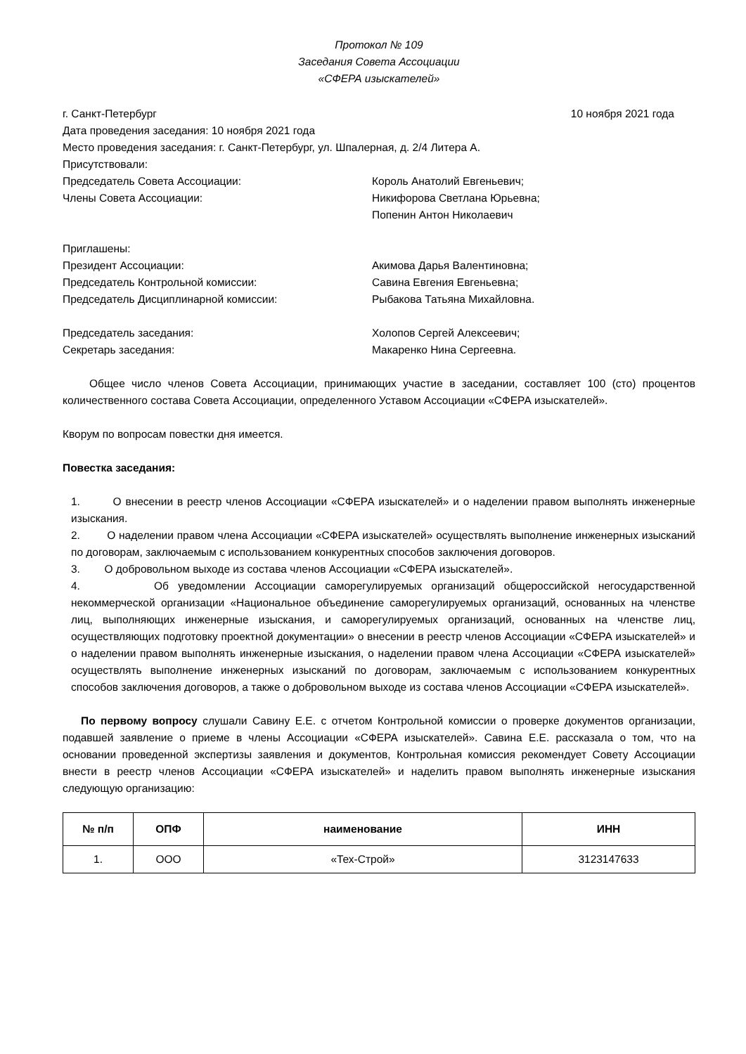Протокол № 109
Заседания Совета Ассоциации
«СФЕРА изыскателей»
г. Санкт-Петербург 10 ноября 2021 года
Дата проведения заседания: 10 ноября 2021 года
Место проведения заседания: г. Санкт-Петербург, ул. Шпалерная, д. 2/4 Литера А.
Присутствовали:
Председатель Совета Ассоциации: Король Анатолий Евгеньевич;
Члены Совета Ассоциации: Никифорова Светлана Юрьевна;
Попенин Антон Николаевич
Приглашены:
Президент Ассоциации: Акимова Дарья Валентиновна;
Председатель Контрольной комиссии: Савина Евгения Евгеньевна;
Председатель Дисциплинарной комиссии: Рыбакова Татьяна Михайловна.
Председатель заседания: Холопов Сергей Алексеевич;
Секретарь заседания: Макаренко Нина Сергеевна.
Общее число членов Совета Ассоциации, принимающих участие в заседании, составляет 100 (сто) процентов количественного состава Совета Ассоциации, определенного Уставом Ассоциации «СФЕРА изыскателей».
Кворум по вопросам повестки дня имеется.
Повестка заседания:
1. О внесении в реестр членов Ассоциации «СФЕРА изыскателей» и о наделении правом выполнять инженерные изыскания.
2. О наделении правом члена Ассоциации «СФЕРА изыскателей» осуществлять выполнение инженерных изысканий по договорам, заключаемым с использованием конкурентных способов заключения договоров.
3. О добровольном выходе из состава членов Ассоциации «СФЕРА изыскателей».
4. Об уведомлении Ассоциации саморегулируемых организаций общероссийской негосударственной некоммерческой организации «Национальное объединение саморегулируемых организаций, основанных на членстве лиц, выполняющих инженерные изыскания, и саморегулируемых организаций, основанных на членстве лиц, осуществляющих подготовку проектной документации» о внесении в реестр членов Ассоциации «СФЕРА изыскателей» и о наделении правом выполнять инженерные изыскания, о наделении правом члена Ассоциации «СФЕРА изыскателей» осуществлять выполнение инженерных изысканий по договорам, заключаемым с использованием конкурентных способов заключения договоров, а также о добровольном выходе из состава членов Ассоциации «СФЕРА изыскателей».
По первому вопросу слушали Савину Е.Е. с отчетом Контрольной комиссии о проверке документов организации, подавшей заявление о приеме в члены Ассоциации «СФЕРА изыскателей». Савина Е.Е. рассказала о том, что на основании проведенной экспертизы заявления и документов, Контрольная комиссия рекомендует Совету Ассоциации внести в реестр членов Ассоциации «СФЕРА изыскателей» и наделить правом выполнять инженерные изыскания следующую организацию:
| № п/п | ОПФ | наименование | ИНН |
| --- | --- | --- | --- |
| 1. | ООО | «Тех-Строй» | 3123147633 |